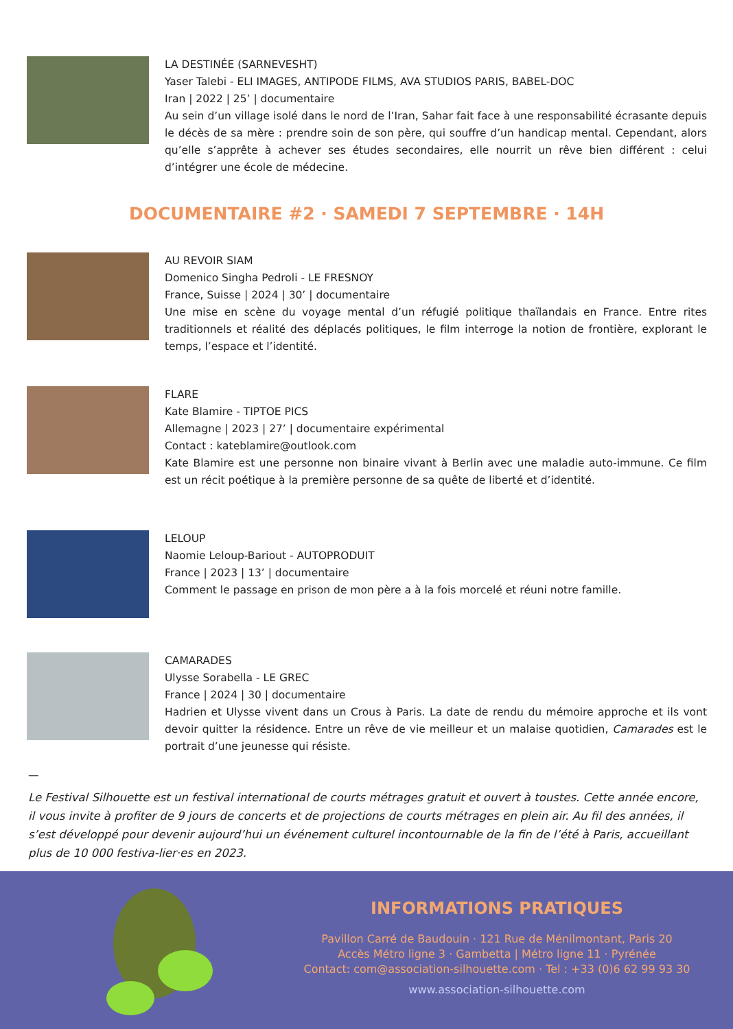LA DESTINÉE (SARNEVESHT)
Yaser Talebi - ELI IMAGES, ANTIPODE FILMS, AVA STUDIOS PARIS, BABEL-DOC
Iran | 2022 | 25’ | documentaire
Au sein d’un village isolé dans le nord de l’Iran, Sahar fait face à une responsabilité écrasante depuis le décès de sa mère : prendre soin de son père, qui souffre d’un handicap mental. Cependant, alors qu’elle s’apprête à achever ses études secondaires, elle nourrit un rêve bien différent : celui d’intégrer une école de médecine.
DOCUMENTAIRE #2 · SAMEDI 7 SEPTEMBRE · 14H
AU REVOIR SIAM
Domenico Singha Pedroli - LE FRESNOY
France, Suisse | 2024 | 30’ | documentaire
Une mise en scène du voyage mental d’un réfugié politique thaïlandais en France. Entre rites traditionnels et réalité des déplacés politiques, le film interroge la notion de frontière, explorant le temps, l’espace et l’identité.
FLARE
Kate Blamire - TIPTOE PICS
Allemagne | 2023 | 27’ | documentaire expérimental
Contact : kateblamire@outlook.com
Kate Blamire est une personne non binaire vivant à Berlin avec une maladie auto-immune. Ce film est un récit poétique à la première personne de sa quête de liberté et d’identité.
LELOUP
Naomie Leloup-Bariout - AUTOPRODUIT
France | 2023 | 13’ | documentaire
Comment le passage en prison de mon père a à la fois morcelé et réuni notre famille.
CAMARADES
Ulysse Sorabella - LE GREC
France | 2024 | 30 | documentaire
Hadrien et Ulysse vivent dans un Crous à Paris. La date de rendu du mémoire approche et ils vont devoir quitter la résidence. Entre un rêve de vie meilleur et un malaise quotidien, Camarades est le portrait d’une jeunesse qui résiste.
—
Le Festival Silhouette est un festival international de courts métrages gratuit et ouvert à toustes. Cette année encore, il vous invite à profiter de 9 jours de concerts et de projections de courts métrages en plein air. Au fil des années, il s’est développé pour devenir aujourd’hui un événement culturel incontournable de la fin de l’été à Paris, accueillant plus de 10 000 festiva-lier·es en 2023.
INFORMATIONS PRATIQUES
Pavillon Carré de Baudouin · 121 Rue de Ménilmontant, Paris 20
Accès Métro ligne 3 · Gambetta | Métro ligne 11 · Pyrénée
Contact: com@association-silhouette.com · Tel : +33 (0)6 62 99 93 30
www.association-silhouette.com